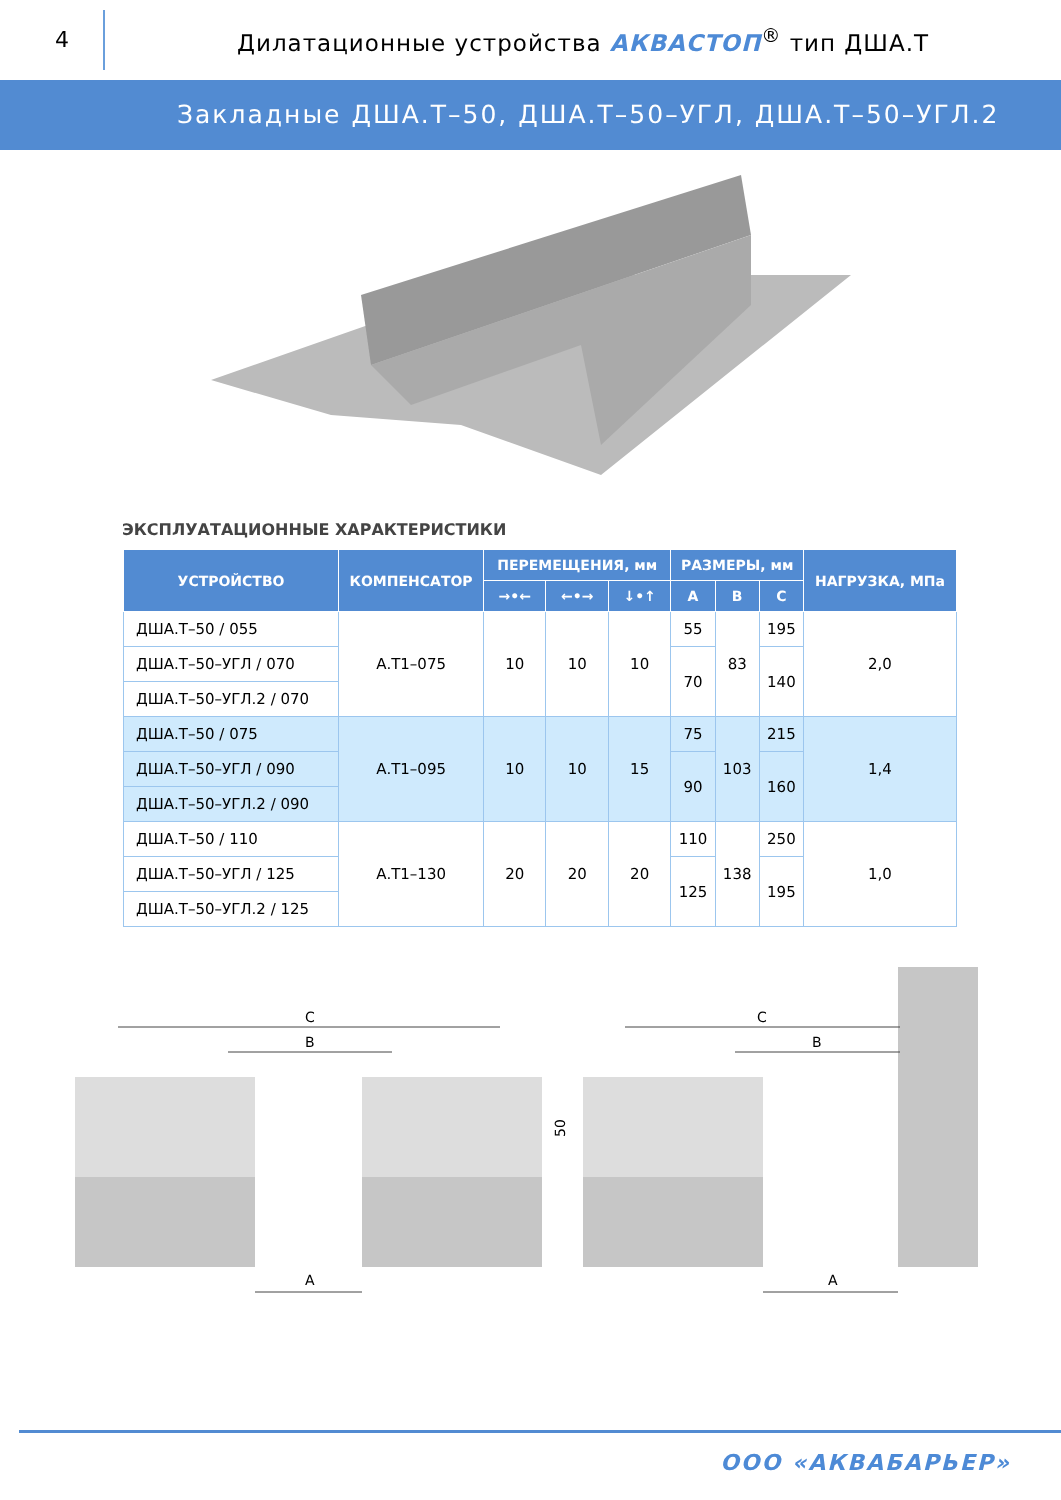4
Дилатационные устройства АКВАСТОП<sup>®</sup> тип ДША.Т
Закладные ДША.Т–50, ДША.Т–50–УГЛ, ДША.Т–50–УГЛ.2
ЭКСПЛУАТАЦИОННЫЕ ХАРАКТЕРИСТИКИ
| УСТРОЙСТВО | КОМПЕНСАТОР | ПЕРЕМЕЩЕНИЯ, мм | | | РАЗМЕРЫ, мм | | | НАГРУЗКА, МПа |
| --- | --- | --- | --- | --- | --- | --- | --- | --- |
| | | →•← | ←•→ | ↓•↑ | A | B | C | |
| ДША.Т–50 / 055 | А.Т1–075 | 10 | 10 | 10 | 55 | 83 | 195 | 2,0 |
| ДША.Т–50–УГЛ / 070 | | | | | 70 | | 140 | |
| ДША.Т–50–УГЛ.2 / 070 | | | | | | | | |
| ДША.Т–50 / 075 | А.Т1–095 | 10 | 10 | 15 | 75 | 103 | 215 | 1,4 |
| ДША.Т–50–УГЛ / 090 | | | | | 90 | | 160 | |
| ДША.Т–50–УГЛ.2 / 090 | | | | | | | | |
| ДША.Т–50 / 110 | А.Т1–130 | 20 | 20 | 20 | 110 | 138 | 250 | 1,0 |
| ДША.Т–50–УГЛ / 125 | | | | | 125 | | 195 | |
| ДША.Т–50–УГЛ.2 / 125 | | | | | | | | |
C
B
A
50
C
B
A
ООО «АКВАБАРЬЕР»